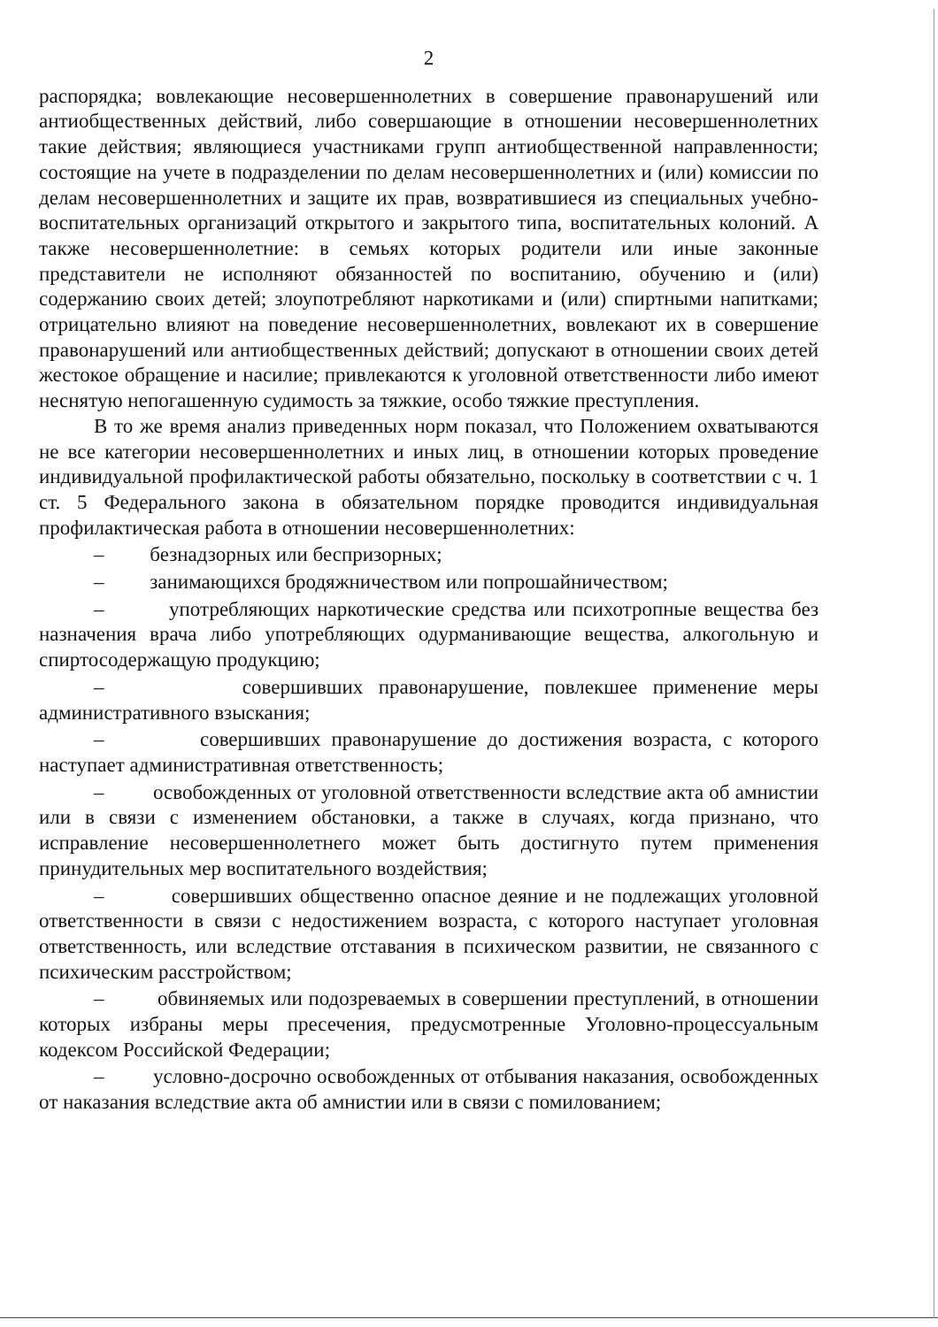2
распорядка; вовлекающие несовершеннолетних в совершение правонарушений или антиобщественных действий, либо совершающие в отношении несовершеннолетних такие действия; являющиеся участниками групп антиобщественной направленности; состоящие на учете в подразделении по делам несовершеннолетних и (или) комиссии по делам несовершеннолетних и защите их прав, возвратившиеся из специальных учебно-воспитательных организаций открытого и закрытого типа, воспитательных колоний. А также несовершеннолетние: в семьях которых родители или иные законные представители не исполняют обязанностей по воспитанию, обучению и (или) содержанию своих детей; злоупотребляют наркотиками и (или) спиртными напитками; отрицательно влияют на поведение несовершеннолетних, вовлекают их в совершение правонарушений или антиобщественных действий; допускают в отношении своих детей жестокое обращение и насилие; привлекаются к уголовной ответственности либо имеют неснятую непогашенную судимость за тяжкие, особо тяжкие преступления.
В то же время анализ приведенных норм показал, что Положением охватываются не все категории несовершеннолетних и иных лиц, в отношении которых проведение индивидуальной профилактической работы обязательно, поскольку в соответствии с ч. 1 ст. 5 Федерального закона в обязательном порядке проводится индивидуальная профилактическая работа в отношении несовершеннолетних:
– безнадзорных или беспризорных;
– занимающихся бродяжничеством или попрошайничеством;
– употребляющих наркотические средства или психотропные вещества без назначения врача либо употребляющих одурманивающие вещества, алкогольную и спиртосодержащую продукцию;
– совершивших правонарушение, повлекшее применение меры административного взыскания;
– совершивших правонарушение до достижения возраста, с которого наступает административная ответственность;
– освобожденных от уголовной ответственности вследствие акта об амнистии или в связи с изменением обстановки, а также в случаях, когда признано, что исправление несовершеннолетнего может быть достигнуто путем применения принудительных мер воспитательного воздействия;
– совершивших общественно опасное деяние и не подлежащих уголовной ответственности в связи с недостижением возраста, с которого наступает уголовная ответственность, или вследствие отставания в психическом развитии, не связанного с психическим расстройством;
– обвиняемых или подозреваемых в совершении преступлений, в отношении которых избраны меры пресечения, предусмотренные Уголовно-процессуальным кодексом Российской Федерации;
– условно-досрочно освобожденных от отбывания наказания, освобожденных от наказания вследствие акта об амнистии или в связи с помилованием;